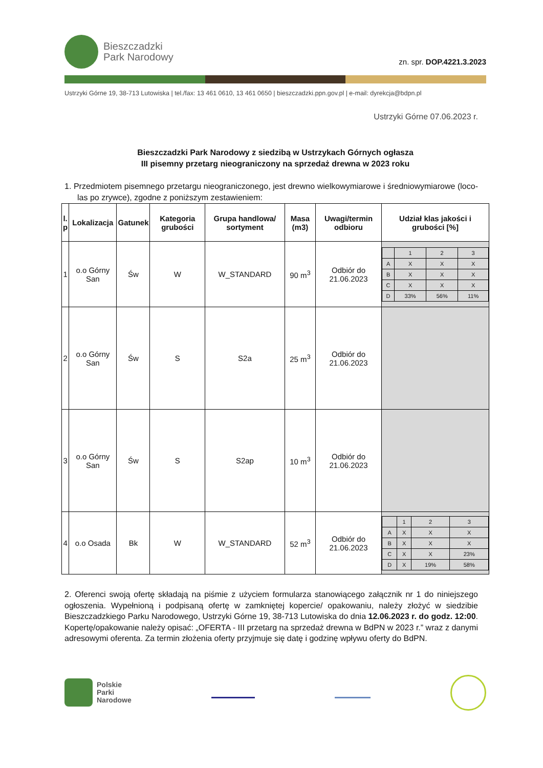Bieszczadzki
Park Narodowy
zn. spr. DOP.4221.3.2023
Ustrzyki Górne 19, 38-713 Lutowiska | tel./fax: 13 461 0610, 13 461 0650 | bieszczadzki.ppn.gov.pl | e-mail: dyrekcja@bdpn.pl
Ustrzyki Górne 07.06.2023 r.
Bieszczadzki Park Narodowy z siedzibą w Ustrzykach Górnych ogłasza
III pisemny przetarg nieograniczony na sprzedaż drewna w 2023 roku
1. Przedmiotem pisemnego przetargu nieograniczonego, jest drewno wielkowymiarowe i średniowymiarowe (loco-las po zrywce), zgodne z poniższym zestawieniem:
| l. p | Lokalizacja | Gatunek | Kategoria grubości | Grupa handlowa/ sortyment | Masa (m3) | Uwagi/termin odbioru | Udział klas jakości i grubości [%] |
| --- | --- | --- | --- | --- | --- | --- | --- |
| 1 | o.o Górny San | Św | W | W_STANDARD | 90 m<sup>3</sup> | Odbiór do 21.06.2023 | / / 1 / 2 / 3 / / A / X / X / X / / B / X / X / X / / C / X / X / X / / D / 33% / 56% / 11% / |
| 2 | o.o Górny San | Św | S | S2a | 25 m<sup>3</sup> | Odbiór do 21.06.2023 | |
| 3 | o.o Górny San | Św | S | S2ap | 10 m<sup>3</sup> | Odbiór do 21.06.2023 | |
| 4 | o.o Osada | Bk | W | W_STANDARD | 52 m<sup>3</sup> | Odbiór do 21.06.2023 | / / 1 / 2 / 3 / / A / X / X / X / / B / X / X / X / / C / X / X / 23% / / D / X / 19% / 58% / |
2. Oferenci swoją ofertę składają na piśmie z użyciem formularza stanowiącego załącznik nr 1 do niniejszego ogłoszenia. Wypełnioną i podpisaną ofertę w zamkniętej kopercie/ opakowaniu, należy złożyć w siedzibie Bieszczadzkiego Parku Narodowego, Ustrzyki Górne 19, 38-713 Lutowiska do dnia 12.06.2023 r. do godz. 12:00. Kopertę/opakowanie należy opisać: „OFERTA - III przetarg na sprzedaż drewna w BdPN w 2023 r.” wraz z danymi adresowymi oferenta. Za termin złożenia oferty przyjmuje się datę i godzinę wpływu oferty do BdPN.
Polskie
Parki
Narodowe